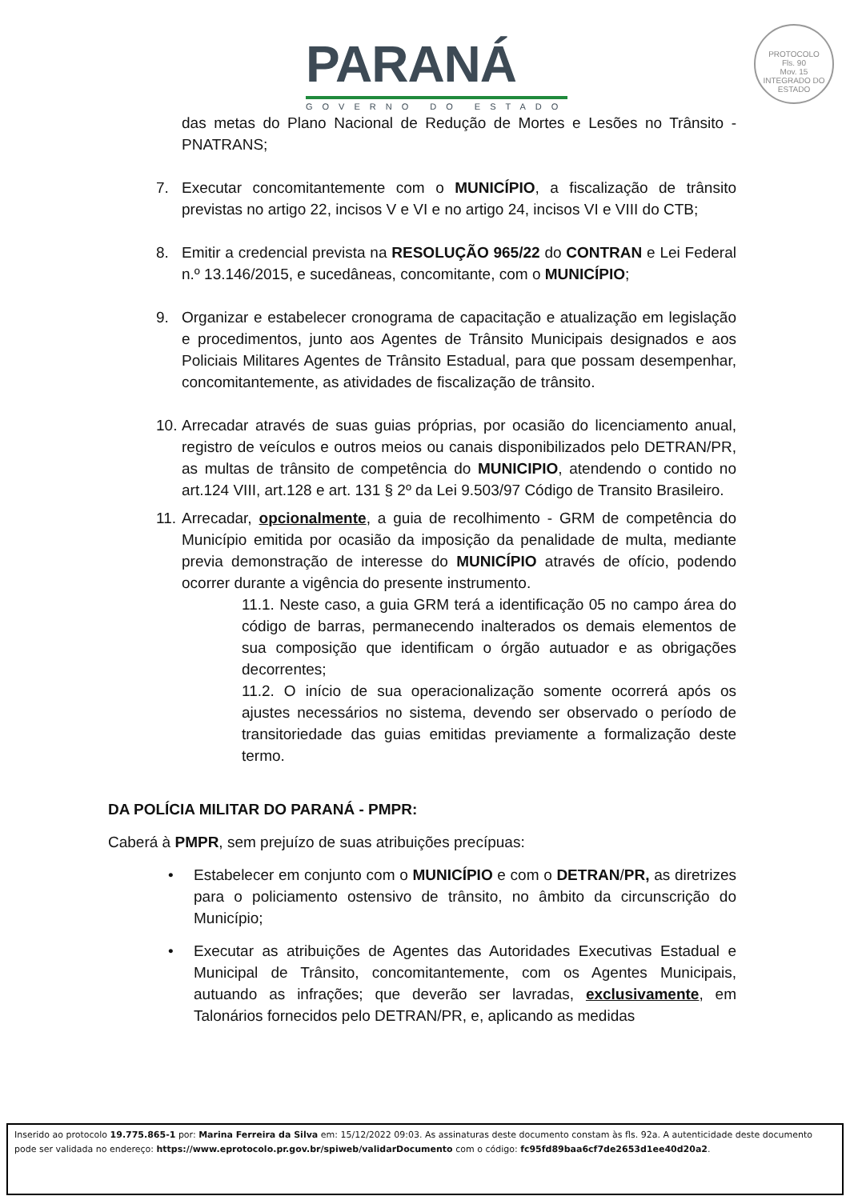PARANÁ
GOVERNO DO ESTADO
PROTOCOLO
Fls. 90
Mov. 15
INTEGRADO DO ESTADO
das metas do Plano Nacional de Redução de Mortes e Lesões no Trânsito - PNATRANS;
7. Executar concomitantemente com o MUNICÍPIO, a fiscalização de trânsito previstas no artigo 22, incisos V e VI e no artigo 24, incisos VI e VIII do CTB;
8. Emitir a credencial prevista na RESOLUÇÃO 965/22 do CONTRAN e Lei Federal n.º 13.146/2015, e sucedâneas, concomitante, com o MUNICÍPIO;
9. Organizar e estabelecer cronograma de capacitação e atualização em legislação e procedimentos, junto aos Agentes de Trânsito Municipais designados e aos Policiais Militares Agentes de Trânsito Estadual, para que possam desempenhar, concomitantemente, as atividades de fiscalização de trânsito.
10.
Arrecadar através de suas guias próprias, por ocasião do licenciamento anual, registro de veículos e outros meios ou canais disponibilizados pelo DETRAN/PR, as multas de trânsito de competência do MUNICIPIO, atendendo o contido no art.124 VIII, art.128 e art. 131 § 2º da Lei 9.503/97 Código de Transito Brasileiro.
11.
Arrecadar, opcionalmente, a guia de recolhimento - GRM de competência do Município emitida por ocasião da imposição da penalidade de multa, mediante previa demonstração de interesse do MUNICÍPIO através de ofício, podendo ocorrer durante a vigência do presente instrumento.
11.1. Neste caso, a guia GRM terá a identificação 05 no campo área do código de barras, permanecendo inalterados os demais elementos de sua composição que identificam o órgão autuador e as obrigações decorrentes;
11.2. O início de sua operacionalização somente ocorrerá após os ajustes necessários no sistema, devendo ser observado o período de transitoriedade das guias emitidas previamente a formalização deste termo.
DA POLÍCIA MILITAR DO PARANÁ - PMPR:
Caberá à PMPR, sem prejuízo de suas atribuições precípuas:
• Estabelecer em conjunto com o MUNICÍPIO e com o DETRAN/PR, as diretrizes para o policiamento ostensivo de trânsito, no âmbito da circunscrição do Município;
• Executar as atribuições de Agentes das Autoridades Executivas Estadual e Municipal de Trânsito, concomitantemente, com os Agentes Municipais, autuando as infrações; que deverão ser lavradas, exclusivamente, em Talonários fornecidos pelo DETRAN/PR, e, aplicando as medidas
Inserido ao protocolo 19.775.865-1 por: Marina Ferreira da Silva em: 15/12/2022 09:03. As assinaturas deste documento constam às fls. 92a. A autenticidade deste documento pode ser validada no endereço: https://www.eprotocolo.pr.gov.br/spiweb/validarDocumento com o código: fc95fd89baa6cf7de2653d1ee40d20a2.